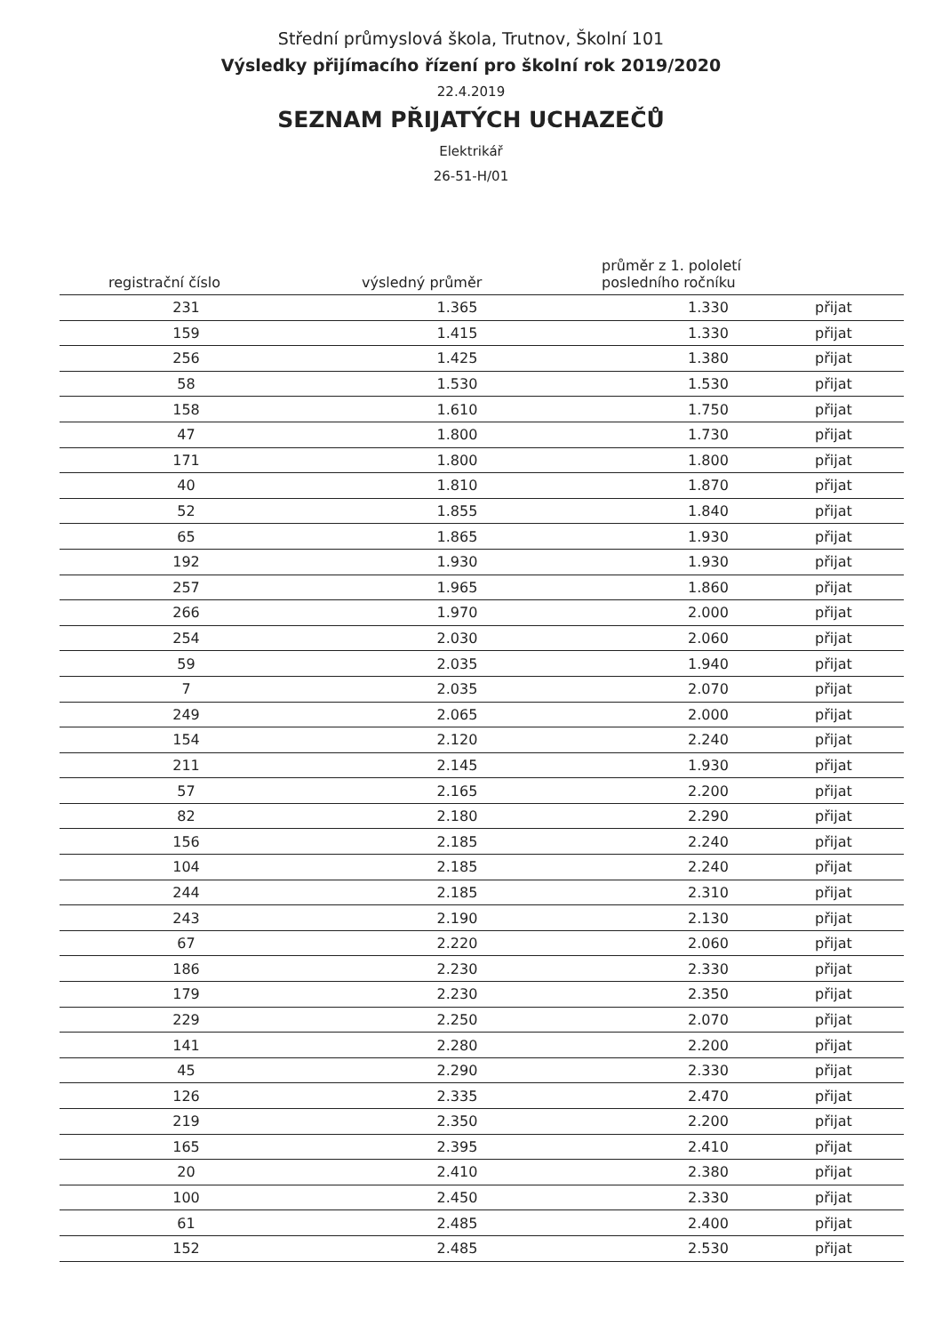Střední průmyslová škola, Trutnov, Školní 101
Výsledky přijímacího řízení pro školní rok 2019/2020
22.4.2019
SEZNAM PŘIJATÝCH UCHAZEČŮ
Elektrikář
26-51-H/01
| registrační číslo | výsledný průměr | průměr z 1. pololetí posledního ročníku | |
| --- | --- | --- | --- |
| 231 | 1.365 | 1.330 | přijat |
| 159 | 1.415 | 1.330 | přijat |
| 256 | 1.425 | 1.380 | přijat |
| 58 | 1.530 | 1.530 | přijat |
| 158 | 1.610 | 1.750 | přijat |
| 47 | 1.800 | 1.730 | přijat |
| 171 | 1.800 | 1.800 | přijat |
| 40 | 1.810 | 1.870 | přijat |
| 52 | 1.855 | 1.840 | přijat |
| 65 | 1.865 | 1.930 | přijat |
| 192 | 1.930 | 1.930 | přijat |
| 257 | 1.965 | 1.860 | přijat |
| 266 | 1.970 | 2.000 | přijat |
| 254 | 2.030 | 2.060 | přijat |
| 59 | 2.035 | 1.940 | přijat |
| 7 | 2.035 | 2.070 | přijat |
| 249 | 2.065 | 2.000 | přijat |
| 154 | 2.120 | 2.240 | přijat |
| 211 | 2.145 | 1.930 | přijat |
| 57 | 2.165 | 2.200 | přijat |
| 82 | 2.180 | 2.290 | přijat |
| 156 | 2.185 | 2.240 | přijat |
| 104 | 2.185 | 2.240 | přijat |
| 244 | 2.185 | 2.310 | přijat |
| 243 | 2.190 | 2.130 | přijat |
| 67 | 2.220 | 2.060 | přijat |
| 186 | 2.230 | 2.330 | přijat |
| 179 | 2.230 | 2.350 | přijat |
| 229 | 2.250 | 2.070 | přijat |
| 141 | 2.280 | 2.200 | přijat |
| 45 | 2.290 | 2.330 | přijat |
| 126 | 2.335 | 2.470 | přijat |
| 219 | 2.350 | 2.200 | přijat |
| 165 | 2.395 | 2.410 | přijat |
| 20 | 2.410 | 2.380 | přijat |
| 100 | 2.450 | 2.330 | přijat |
| 61 | 2.485 | 2.400 | přijat |
| 152 | 2.485 | 2.530 | přijat |